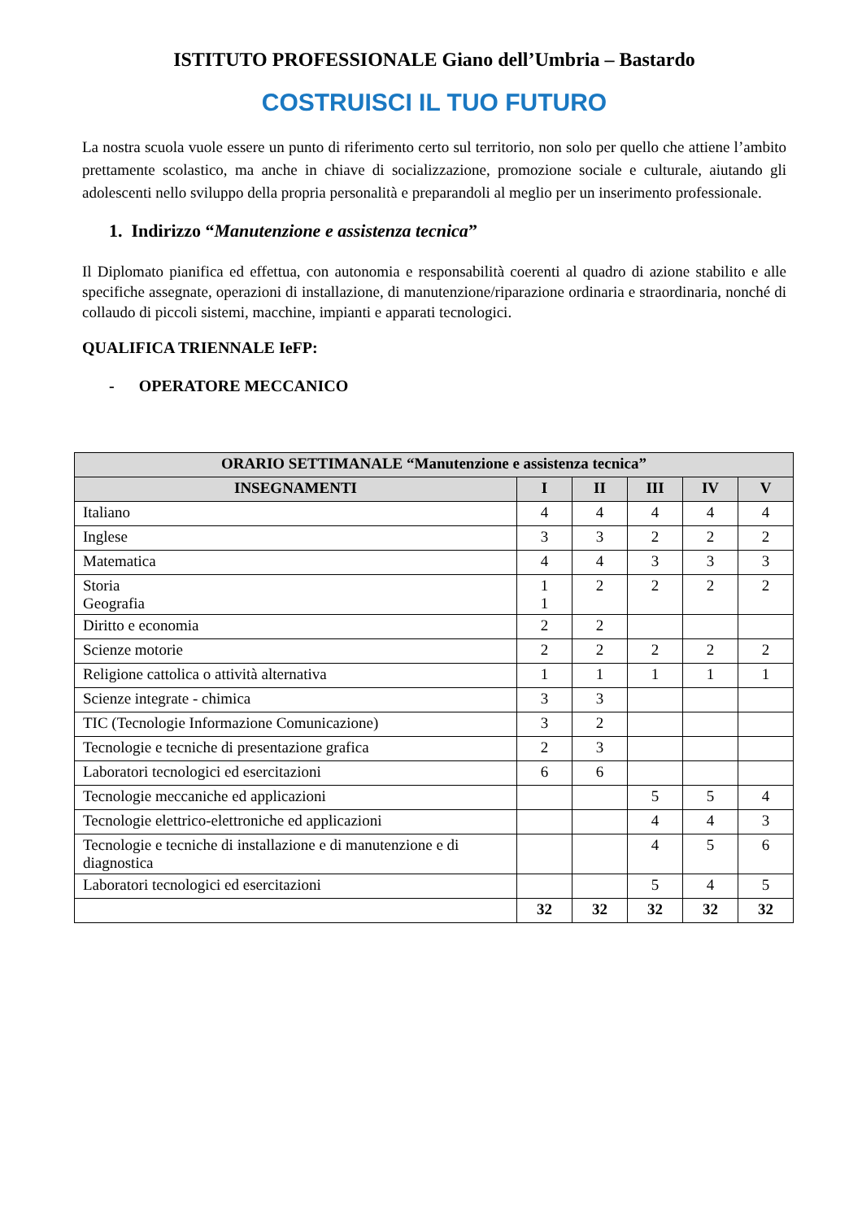ISTITUTO PROFESSIONALE Giano dell’Umbria – Bastardo
COSTRUISCI IL TUO FUTURO
La nostra scuola vuole essere un punto di riferimento certo sul territorio, non solo per quello che attiene l’ambito prettamente scolastico, ma anche in chiave di socializzazione, promozione sociale e culturale, aiutando gli adolescenti nello sviluppo della propria personalità e preparandoli al meglio per un inserimento professionale.
1. Indirizzo “Manutenzione e assistenza tecnica”
Il Diplomato pianifica ed effettua, con autonomia e responsabilità coerenti al quadro di azione stabilito e alle specifiche assegnate, operazioni di installazione, di manutenzione/riparazione ordinaria e straordinaria, nonché di collaudo di piccoli sistemi, macchine, impianti e apparati tecnologici.
QUALIFICA TRIENNALE IeFP:
- OPERATORE MECCANICO
| ORARIO SETTIMANALE “Manutenzione e assistenza tecnica” | | | | | |
| --- | --- | --- | --- | --- | --- |
| INSEGNAMENTI | I | II | III | IV | V |
| Italiano | 4 | 4 | 4 | 4 | 4 |
| Inglese | 3 | 3 | 2 | 2 | 2 |
| Matematica | 4 | 4 | 3 | 3 | 3 |
| Storia Geografia | 1 1 | 2 | 2 | 2 | 2 |
| Diritto e economia | 2 | 2 | | | |
| Scienze motorie | 2 | 2 | 2 | 2 | 2 |
| Religione cattolica o attività alternativa | 1 | 1 | 1 | 1 | 1 |
| Scienze integrate - chimica | 3 | 3 | | | |
| TIC (Tecnologie Informazione Comunicazione) | 3 | 2 | | | |
| Tecnologie e tecniche di presentazione grafica | 2 | 3 | | | |
| Laboratori tecnologici ed esercitazioni | 6 | 6 | | | |
| Tecnologie meccaniche ed applicazioni | | | 5 | 5 | 4 |
| Tecnologie elettrico-elettroniche ed applicazioni | | | 4 | 4 | 3 |
| Tecnologie e tecniche di installazione e di manutenzione e di diagnostica | | | 4 | 5 | 6 |
| Laboratori tecnologici ed esercitazioni | | | 5 | 4 | 5 |
| | 32 | 32 | 32 | 32 | 32 |